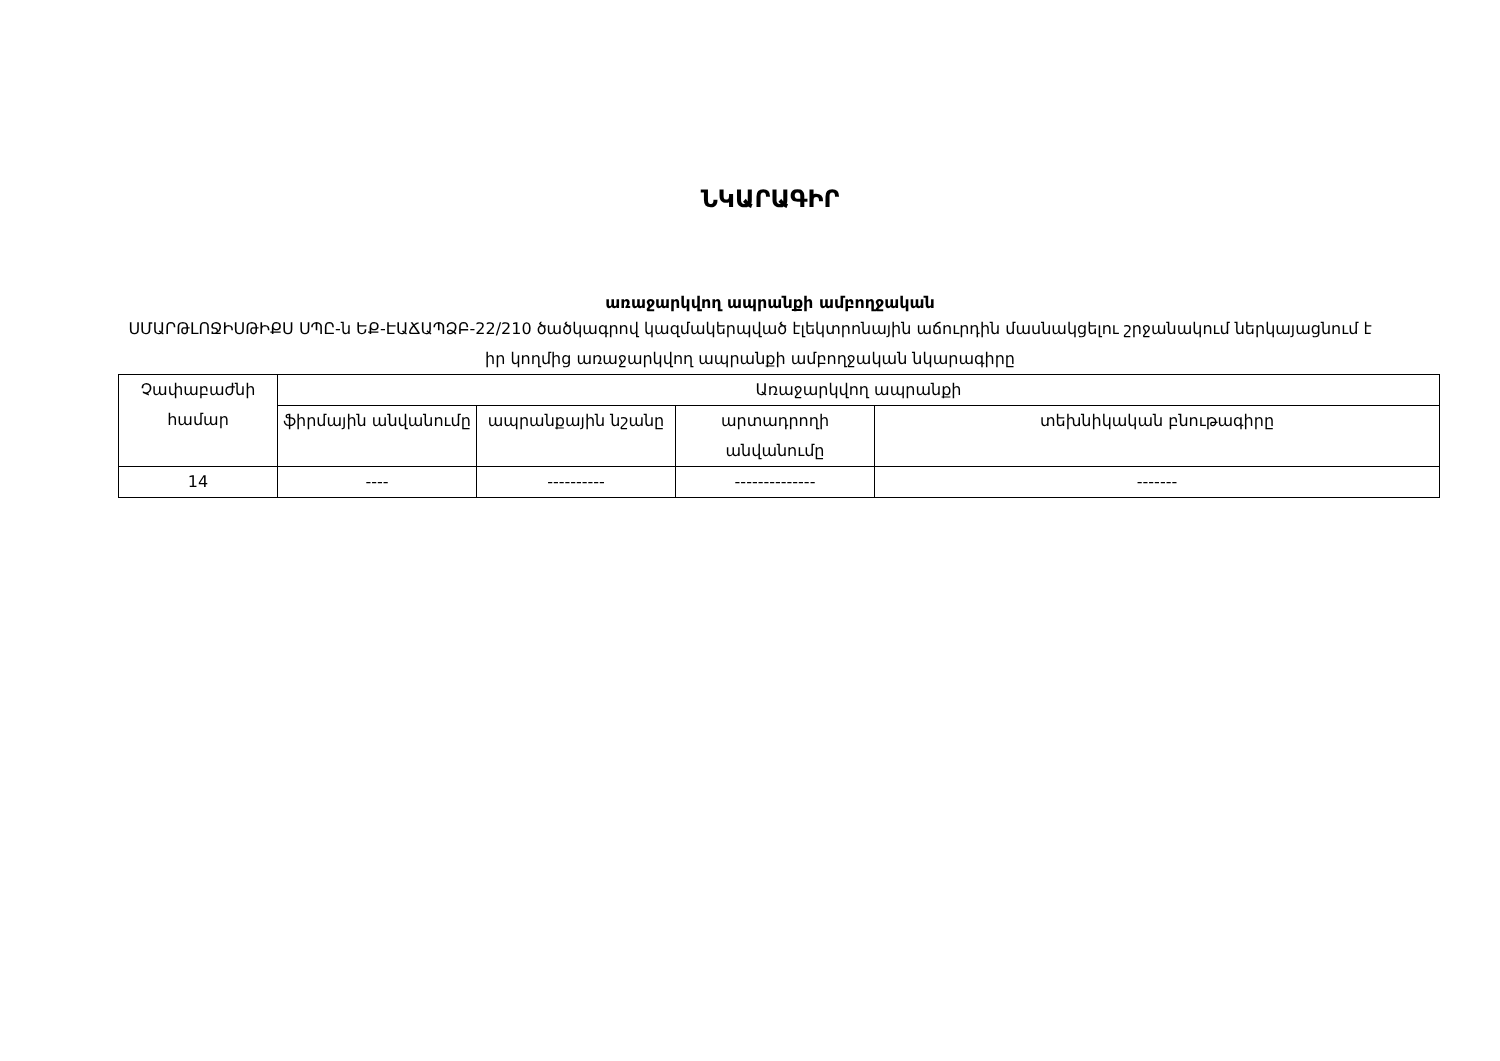ՆԿԱՐԱԳԻՐ
առաջարկվող ապրանքի ամբողջական
ՍՄԱՐԹԼՈՋԻՍԹԻՔՍ ՍՊԸ-ն ԵՔ-ԷԱՃԱՊՁԲ-22/210 ծածկագրով կազմակերպված էլեկտրոնային աճուրդին մասնակցելու շրջանակում ներկայացնում է իր կողմից առաջարկվող ապրանքի ամբողջական նկարագիրը
| Չափաբաժնի համար | Առաջարկվող ապրանքի | | | |
| --- | --- | --- | --- | --- |
| | ֆիրմային անվանումը | ապրանքային նշանը | արտադրողի անվանումը | տեխնիկական բնութագիրը |
| 14 | ---- | ---------- | -------------- | ------- |